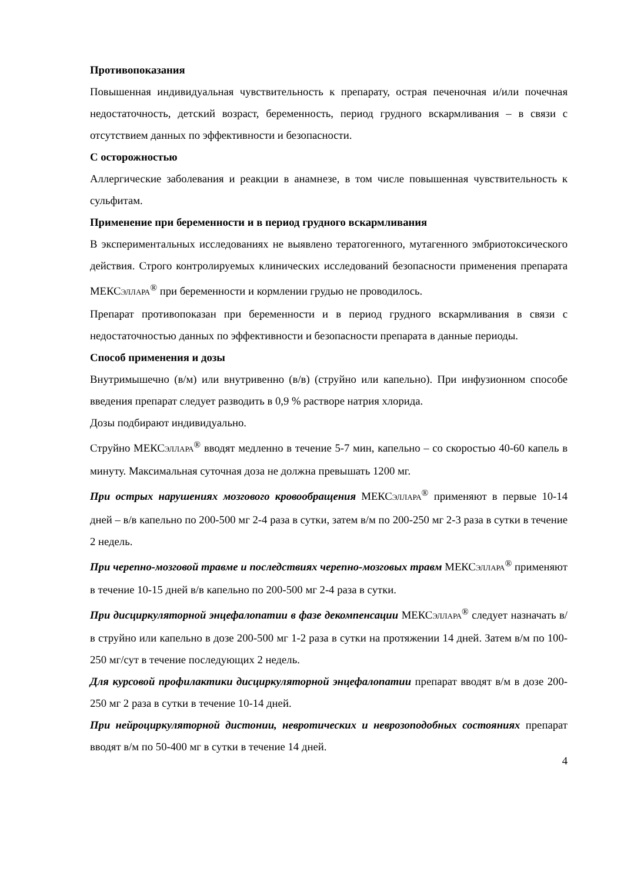Противопоказания
Повышенная индивидуальная чувствительность к препарату, острая печеночная и/или почечная недостаточность, детский возраст, беременность, период грудного вскармливания – в связи с отсутствием данных по эффективности и безопасности.
С осторожностью
Аллергические заболевания и реакции в анамнезе, в том числе повышенная чувствительность к сульфитам.
Применение при беременности и в период грудного вскармливания
В экспериментальных исследованиях не выявлено тератогенного, мутагенного эмбриотоксического действия. Строго контролируемых клинических исследований безопасности применения препарата МЕКСЭЛЛАРА<sup>®</sup> при беременности и кормлении грудью не проводилось.
Препарат противопоказан при беременности и в период грудного вскармливания в связи с недостаточностью данных по эффективности и безопасности препарата в данные периоды.
Способ применения и дозы
Внутримышечно (в/м) или внутривенно (в/в) (струйно или капельно). При инфузионном способе введения препарат следует разводить в 0,9 % растворе натрия хлорида.
Дозы подбирают индивидуально.
Струйно МЕКСЭЛЛАРА<sup>®</sup> вводят медленно в течение 5-7 мин, капельно – со скоростью 40-60 капель в минуту. Максимальная суточная доза не должна превышать 1200 мг.
При острых нарушениях мозгового кровообращения МЕКСЭЛЛАРА<sup>®</sup> применяют в первые 10-14 дней – в/в капельно по 200-500 мг 2-4 раза в сутки, затем в/м по 200-250 мг 2-3 раза в сутки в течение 2 недель.
При черепно-мозговой травме и последствиях черепно-мозговых травм МЕКСЭЛЛАРА<sup>®</sup> применяют в течение 10-15 дней в/в капельно по 200-500 мг 2-4 раза в сутки.
При дисциркуляторной энцефалопатии в фазе декомпенсации МЕКСЭЛЛАРА<sup>®</sup> следует назначать в/в струйно или капельно в дозе 200-500 мг 1-2 раза в сутки на протяжении 14 дней. Затем в/м по 100-250 мг/сут в течение последующих 2 недель.
Для курсовой профилактики дисциркуляторной энцефалопатии препарат вводят в/м в дозе 200-250 мг 2 раза в сутки в течение 10-14 дней.
При нейроциркуляторной дистонии, невротических и неврозоподобных состояниях препарат вводят в/м по 50-400 мг в сутки в течение 14 дней.
4